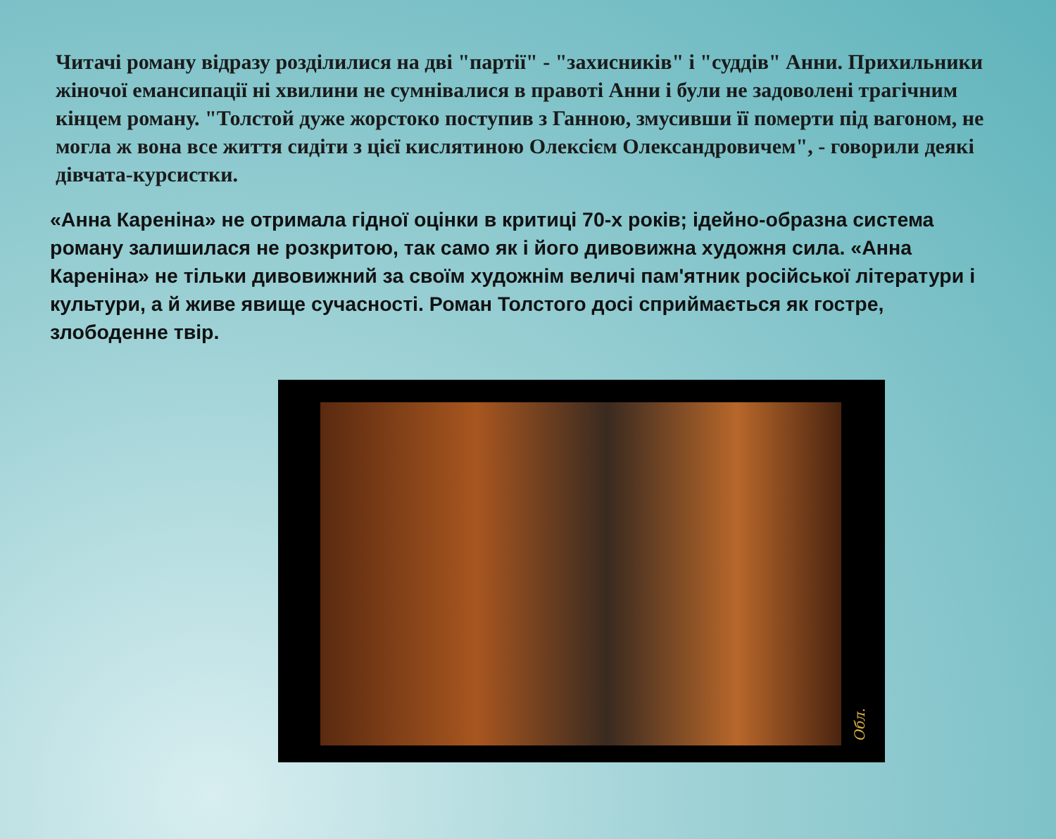Читачі роману відразу розділилися на дві "партії" - "захисників" і "суддів" Анни. Прихильники жіночої емансипації ні хвилини не сумнівалися в правоті Анни і були не задоволені трагічним кінцем роману. "Толстой дуже жорстоко поступив з Ганною, змусивши її померти під вагоном, не могла ж вона все життя сидіти з цієї кислятиною Олексієм Олександровичем", - говорили деякі дівчата-курсистки.
«Анна Кареніна» не отримала гідної оцінки в критиці 70-х років; ідейно-образна система роману залишилася не розкритою, так само як і його дивовижна художня сила. «Анна Кареніна» не тільки дивовижний за своїм художнім величі пам'ятник російської літератури і культури, а й живе явище сучасності. Роман Толстого досі сприймається як гостре, злободенне твір.
Обл.